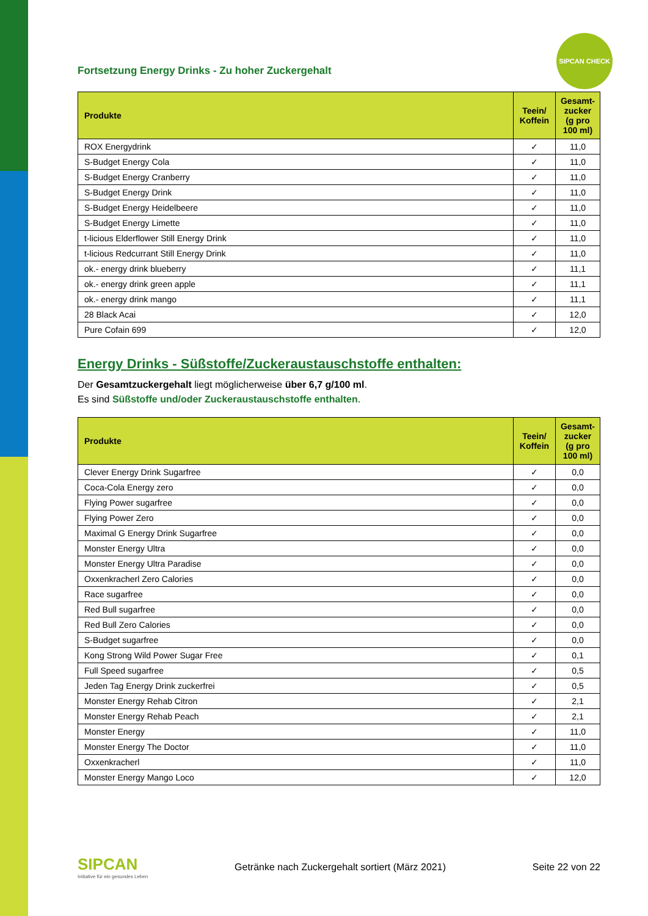SIPCAN CHECK
Fortsetzung Energy Drinks - Zu hoher Zuckergehalt
| Produkte | Teein/ Koffein | Gesamt-zucker (g pro 100 ml) |
| --- | --- | --- |
| ROX Energydrink | ✓ | 11,0 |
| S-Budget Energy Cola | ✓ | 11,0 |
| S-Budget Energy Cranberry | ✓ | 11,0 |
| S-Budget Energy Drink | ✓ | 11,0 |
| S-Budget Energy Heidelbeere | ✓ | 11,0 |
| S-Budget Energy Limette | ✓ | 11,0 |
| t-licious Elderflower Still Energy Drink | ✓ | 11,0 |
| t-licious Redcurrant Still Energy Drink | ✓ | 11,0 |
| ok.- energy drink blueberry | ✓ | 11,1 |
| ok.- energy drink green apple | ✓ | 11,1 |
| ok.- energy drink mango | ✓ | 11,1 |
| 28 Black Acai | ✓ | 12,0 |
| Pure Cofain 699 | ✓ | 12,0 |
Energy Drinks - Süßstoffe/Zuckeraustauschstoffe enthalten:
Der Gesamtzuckergehalt liegt möglicherweise über 6,7 g/100 ml.
Es sind Süßstoffe und/oder Zuckeraustauschstoffe enthalten.
| Produkte | Teein/ Koffein | Gesamt-zucker (g pro 100 ml) |
| --- | --- | --- |
| Clever Energy Drink Sugarfree | ✓ | 0,0 |
| Coca-Cola Energy zero | ✓ | 0,0 |
| Flying Power sugarfree | ✓ | 0,0 |
| Flying Power Zero | ✓ | 0,0 |
| Maximal G Energy Drink Sugarfree | ✓ | 0,0 |
| Monster Energy Ultra | ✓ | 0,0 |
| Monster Energy Ultra Paradise | ✓ | 0,0 |
| Oxxenkracherl Zero Calories | ✓ | 0,0 |
| Race sugarfree | ✓ | 0,0 |
| Red Bull sugarfree | ✓ | 0,0 |
| Red Bull Zero Calories | ✓ | 0,0 |
| S-Budget sugarfree | ✓ | 0,0 |
| Kong Strong Wild Power Sugar Free | ✓ | 0,1 |
| Full Speed sugarfree | ✓ | 0,5 |
| Jeden Tag Energy Drink zuckerfrei | ✓ | 0,5 |
| Monster Energy Rehab Citron | ✓ | 2,1 |
| Monster Energy Rehab Peach | ✓ | 2,1 |
| Monster Energy | ✓ | 11,0 |
| Monster Energy The Doctor | ✓ | 11,0 |
| Oxxenkracherl | ✓ | 11,0 |
| Monster Energy Mango Loco | ✓ | 12,0 |
SIPCAN
Initiative für ein gesundes Leben
Getränke nach Zuckergehalt sortiert (März 2021)
Seite 22 von 22